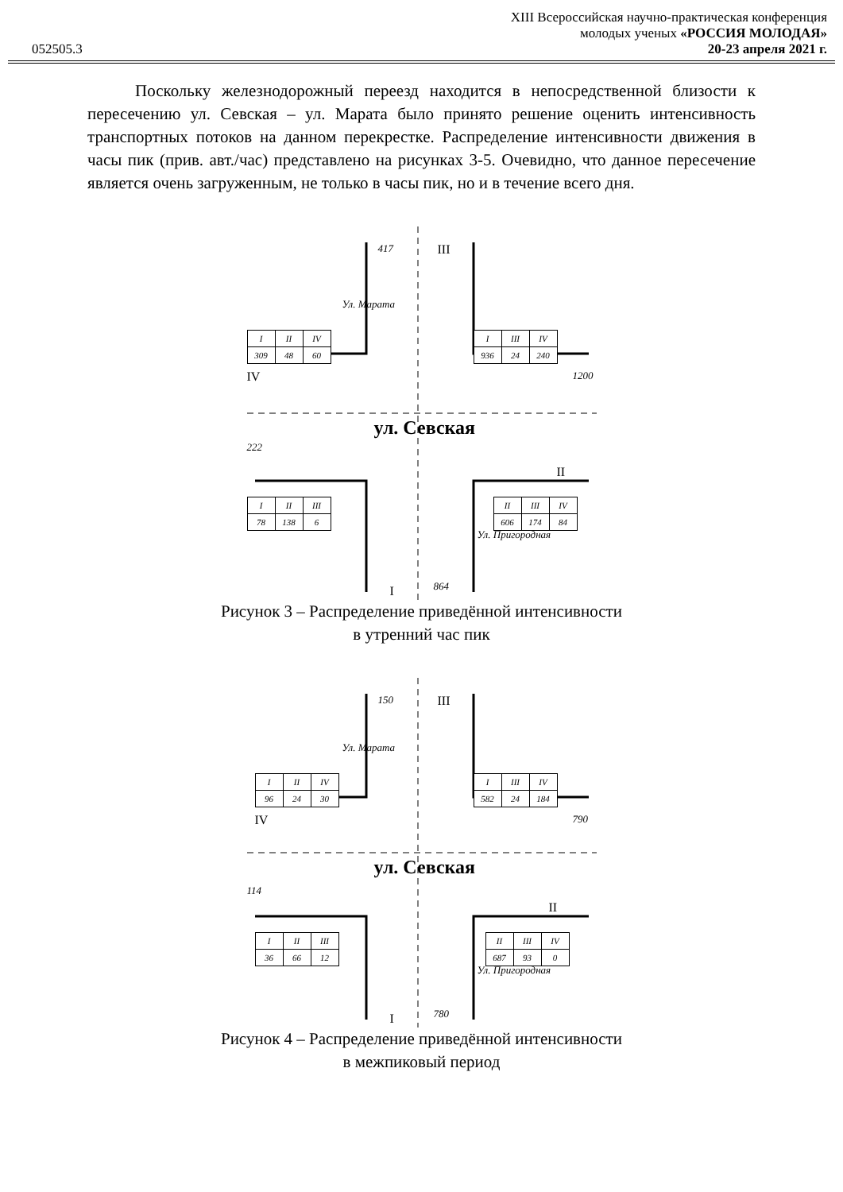052505.3
XIII Всероссийская научно-практическая конференция
молодых ученых «РОССИЯ МОЛОДАЯ»
20-23 апреля 2021 г.
Поскольку железнодорожный переезд находится в непосредственной близости к пересечению ул. Севская – ул. Марата было принято решение оценить интенсивность транспортных потоков на данном перекрестке. Распределение интенсивности движения в часы пик (прив. авт./час) представлено на рисунках 3-5. Очевидно, что данное пересечение является очень загруженным, не только в часы пик, но и в течение всего дня.
417 III
| I | II | IV |
| 309 | 48 | 60 |
| I | III | IV |
| 936 | 24 | 240 |
IV 1200
ул. Севская
222
II
| I | II | III |
| 78 | 138 | 6 |
| II | III | IV |
| 606 | 174 | 84 |
Ул. Марата
Ул. Пригородная
I 864
Рисунок 3 – Распределение приведённой интенсивности
в утренний час пик
150 III
| I | II | IV |
| 96 | 24 | 30 |
| I | III | IV |
| 582 | 24 | 184 |
IV 790
ул. Севская
114
II
| I | II | III |
| 36 | 66 | 12 |
| II | III | IV |
| 687 | 93 | 0 |
Ул. Марата
Ул. Пригородная
I 780
Рисунок 4 – Распределение приведённой интенсивности
в межпиковый период